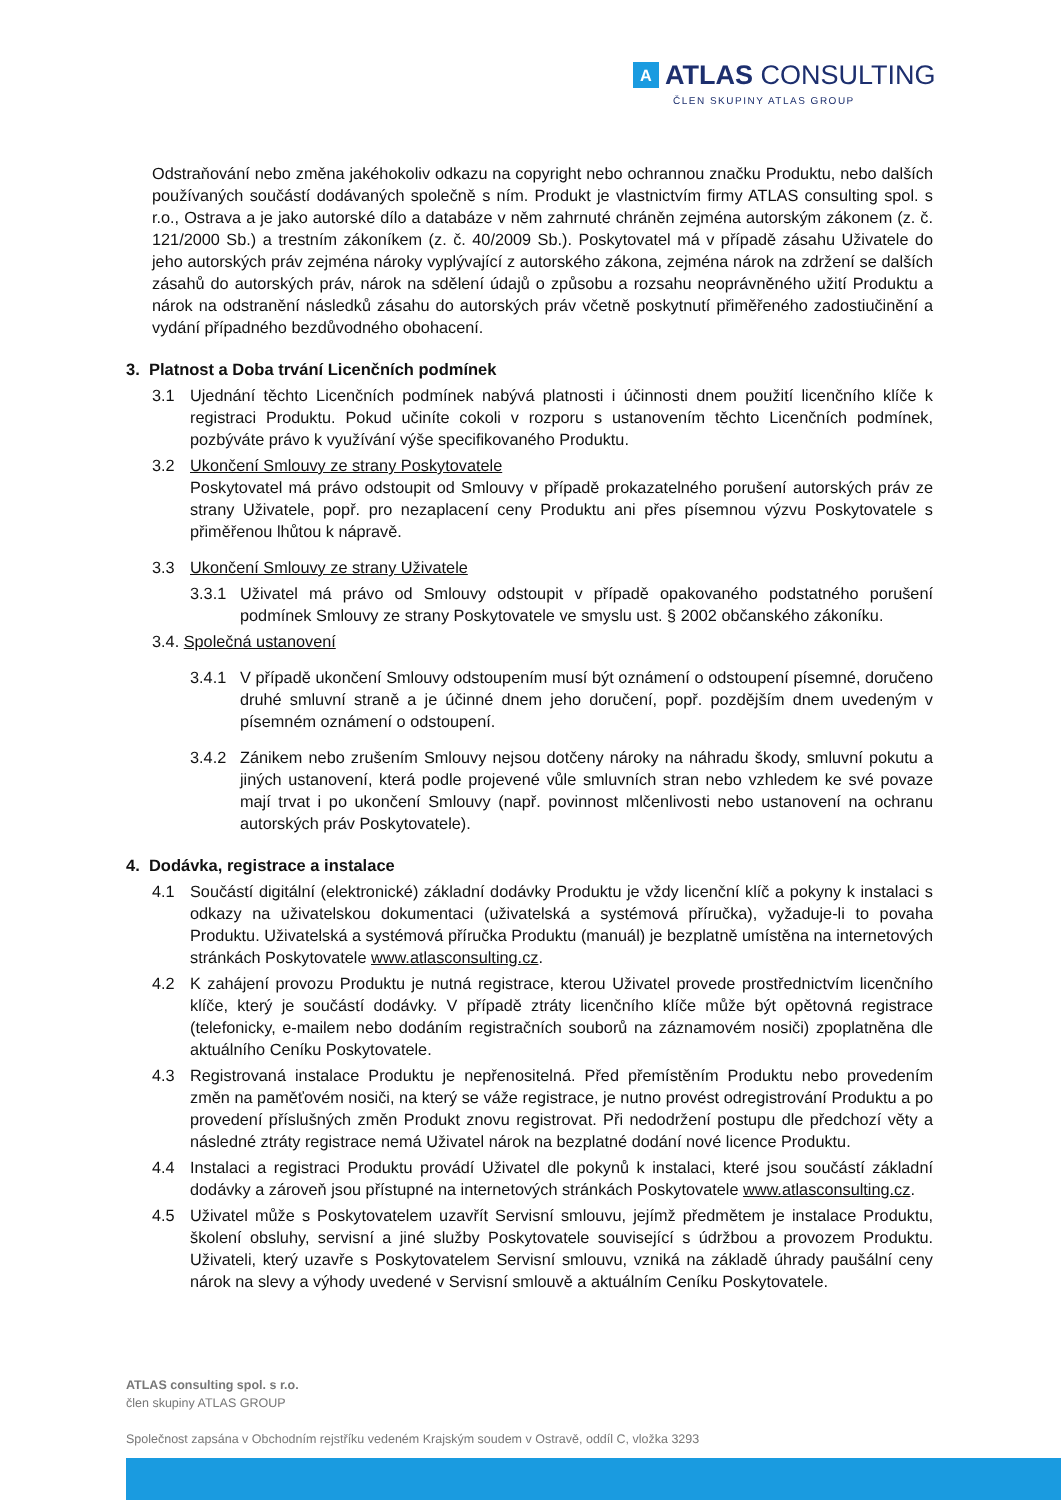A ATLAS CONSULTING
ČLEN SKUPINY ATLAS GROUP
Odstraňování nebo změna jakéhokoliv odkazu na copyright nebo ochrannou značku Produktu, nebo dalších používaných součástí dodávaných společně s ním. Produkt je vlastnictvím firmy ATLAS consulting spol. s r.o., Ostrava a je jako autorské dílo a databáze v něm zahrnuté chráněn zejména autorským zákonem (z. č. 121/2000 Sb.) a trestním zákoníkem (z. č. 40/2009 Sb.). Poskytovatel má v případě zásahu Uživatele do jeho autorských práv zejména nároky vyplývající z autorského zákona, zejména nárok na zdržení se dalších zásahů do autorských práv, nárok na sdělení údajů o způsobu a rozsahu neoprávněného užití Produktu a nárok na odstranění následků zásahu do autorských práv včetně poskytnutí přiměřeného zadostiučinění a vydání případného bezdůvodného obohacení.
3. Platnost a Doba trvání Licenčních podmínek
3.1 Ujednání těchto Licenčních podmínek nabývá platnosti i účinnosti dnem použití licenčního klíče k registraci Produktu. Pokud učiníte cokoli v rozporu s ustanovením těchto Licenčních podmínek, pozbýváte právo k využívání výše specifikovaného Produktu.
3.2 Ukončení Smlouvy ze strany Poskytovatele
Poskytovatel má právo odstoupit od Smlouvy v případě prokazatelného porušení autorských práv ze strany Uživatele, popř. pro nezaplacení ceny Produktu ani přes písemnou výzvu Poskytovatele s přiměřenou lhůtou k nápravě.
3.3 Ukončení Smlouvy ze strany Uživatele
3.3.1 Uživatel má právo od Smlouvy odstoupit v případě opakovaného podstatného porušení podmínek Smlouvy ze strany Poskytovatele ve smyslu ust. § 2002 občanského zákoníku.
3.4. Společná ustanovení
3.4.1 V případě ukončení Smlouvy odstoupením musí být oznámení o odstoupení písemné, doručeno druhé smluvní straně a je účinné dnem jeho doručení, popř. pozdějším dnem uvedeným v písemném oznámení o odstoupení.
3.4.2 Zánikem nebo zrušením Smlouvy nejsou dotčeny nároky na náhradu škody, smluvní pokutu a jiných ustanovení, která podle projevené vůle smluvních stran nebo vzhledem ke své povaze mají trvat i po ukončení Smlouvy (např. povinnost mlčenlivosti nebo ustanovení na ochranu autorských práv Poskytovatele).
4. Dodávka, registrace a instalace
4.1 Součástí digitální (elektronické) základní dodávky Produktu je vždy licenční klíč a pokyny k instalaci s odkazy na uživatelskou dokumentaci (uživatelská a systémová příručka), vyžaduje-li to povaha Produktu. Uživatelská a systémová příručka Produktu (manuál) je bezplatně umístěna na internetových stránkách Poskytovatele www.atlasconsulting.cz.
4.2 K zahájení provozu Produktu je nutná registrace, kterou Uživatel provede prostřednictvím licenčního klíče, který je součástí dodávky. V případě ztráty licenčního klíče může být opětovná registrace (telefonicky, e-mailem nebo dodáním registračních souborů na záznamovém nosiči) zpoplatněna dle aktuálního Ceníku Poskytovatele.
4.3 Registrovaná instalace Produktu je nepřenositelná. Před přemístěním Produktu nebo provedením změn na paměťovém nosiči, na který se váže registrace, je nutno provést odregistrování Produktu a po provedení příslušných změn Produkt znovu registrovat. Při nedodržení postupu dle předchozí věty a následné ztráty registrace nemá Uživatel nárok na bezplatné dodání nové licence Produktu.
4.4 Instalaci a registraci Produktu provádí Uživatel dle pokynů k instalaci, které jsou součástí základní dodávky a zároveň jsou přístupné na internetových stránkách Poskytovatele www.atlasconsulting.cz.
4.5 Uživatel může s Poskytovatelem uzavřít Servisní smlouvu, jejímž předmětem je instalace Produktu, školení obsluhy, servisní a jiné služby Poskytovatele související s údržbou a provozem Produktu. Uživateli, který uzavře s Poskytovatelem Servisní smlouvu, vzniká na základě úhrady paušální ceny nárok na slevy a výhody uvedené v Servisní smlouvě a aktuálním Ceníku Poskytovatele.
ATLAS consulting spol. s r.o.
člen skupiny ATLAS GROUP
Společnost zapsána v Obchodním rejstříku vedeném Krajským soudem v Ostravě, oddíl C, vložka 3293